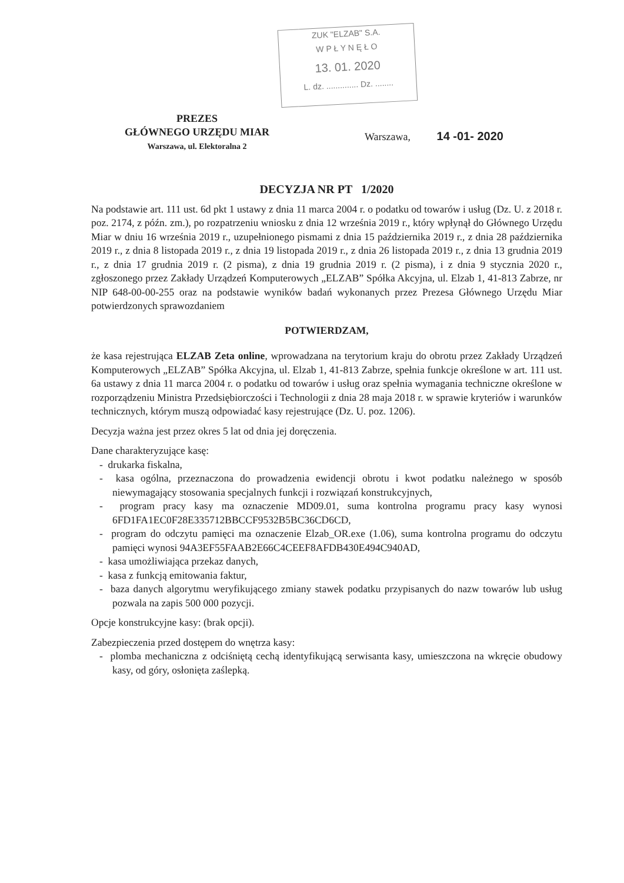ZUK "ELZAB" S.A.
W P Ł Y N Ę Ł O
13. 01. 2020
L. dz. .............. Dz. ........
PREZES
GŁÓWNEGO URZĘDU MIAR
Warszawa, ul. Elektoralna 2
Warszawa, 14 -01- 2020
DECYZJA NR PT 1/2020
Na podstawie art. 111 ust. 6d pkt 1 ustawy z dnia 11 marca 2004 r. o podatku od towarów i usług (Dz. U. z 2018 r. poz. 2174, z późn. zm.), po rozpatrzeniu wniosku z dnia 12 września 2019 r., który wpłynął do Głównego Urzędu Miar w dniu 16 września 2019 r., uzupełnionego pismami z dnia 15 października 2019 r., z dnia 28 października 2019 r., z dnia 8 listopada 2019 r., z dnia 19 listopada 2019 r., z dnia 26 listopada 2019 r., z dnia 13 grudnia 2019 r., z dnia 17 grudnia 2019 r. (2 pisma), z dnia 19 grudnia 2019 r. (2 pisma), i z dnia 9 stycznia 2020 r., zgłoszonego przez Zakłady Urządzeń Komputerowych „ELZAB” Spółka Akcyjna, ul. Elzab 1, 41-813 Zabrze, nr NIP 648-00-00-255 oraz na podstawie wyników badań wykonanych przez Prezesa Głównego Urzędu Miar potwierdzonych sprawozdaniem
POTWIERDZAM,
że kasa rejestrująca ELZAB Zeta online, wprowadzana na terytorium kraju do obrotu przez Zakłady Urządzeń Komputerowych „ELZAB” Spółka Akcyjna, ul. Elzab 1, 41-813 Zabrze, spełnia funkcje określone w art. 111 ust. 6a ustawy z dnia 11 marca 2004 r. o podatku od towarów i usług oraz spełnia wymagania techniczne określone w rozporządzeniu Ministra Przedsiębiorczości i Technologii z dnia 28 maja 2018 r. w sprawie kryteriów i warunków technicznych, którym muszą odpowiadać kasy rejestrujące (Dz. U. poz. 1206).
Decyzja ważna jest przez okres 5 lat od dnia jej doręczenia.
Dane charakteryzujące kasę:
- drukarka fiskalna,
- kasa ogólna, przeznaczona do prowadzenia ewidencji obrotu i kwot podatku należnego w sposób niewymagający stosowania specjalnych funkcji i rozwiązań konstrukcyjnych,
- program pracy kasy ma oznaczenie MD09.01, suma kontrolna programu pracy kasy wynosi 6FD1FA1EC0F28E335712BBCCF9532B5BC36CD6CD,
- program do odczytu pamięci ma oznaczenie Elzab_OR.exe (1.06), suma kontrolna programu do odczytu pamięci wynosi 94A3EF55FAAB2E66C4CEEF8AFDB430E494C940AD,
- kasa umożliwiająca przekaz danych,
- kasa z funkcją emitowania faktur,
- baza danych algorytmu weryfikującego zmiany stawek podatku przypisanych do nazw towarów lub usług pozwala na zapis 500 000 pozycji.
Opcje konstrukcyjne kasy: (brak opcji).
Zabezpieczenia przed dostępem do wnętrza kasy:
- plomba mechaniczna z odciśniętą cechą identyfikującą serwisanta kasy, umieszczona na wkręcie obudowy kasy, od góry, osłonięta zaślepką.